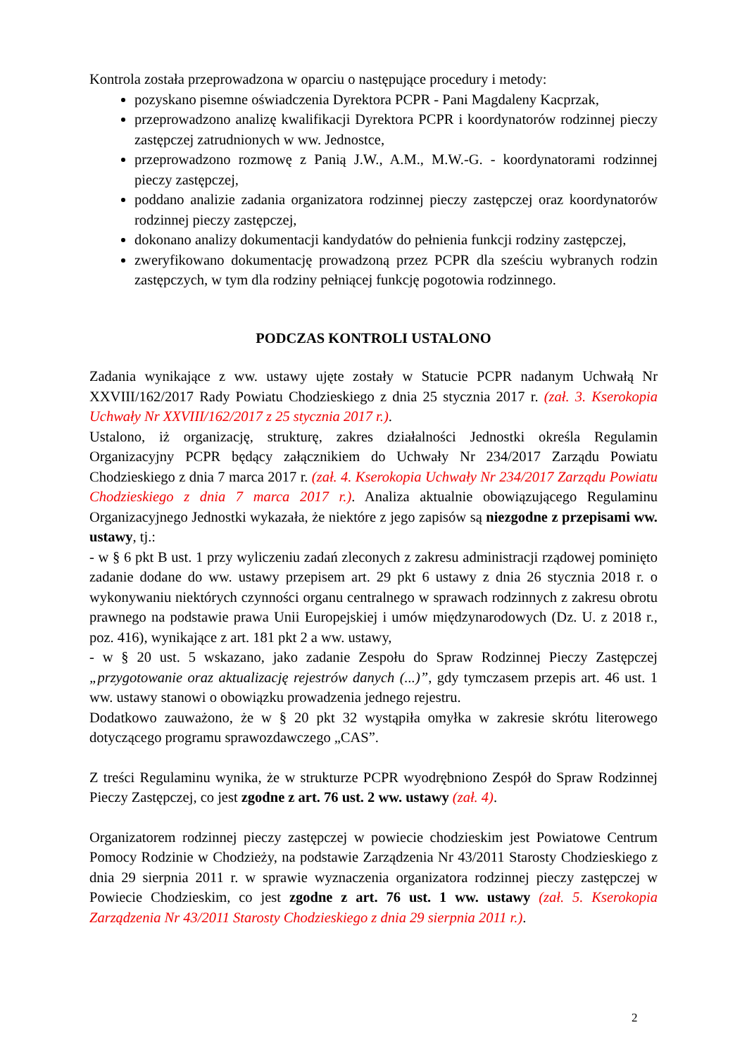Kontrola została przeprowadzona w oparciu o następujące procedury i metody:
pozyskano pisemne oświadczenia Dyrektora PCPR - Pani Magdaleny Kacprzak,
przeprowadzono analizę kwalifikacji Dyrektora PCPR i koordynatorów rodzinnej pieczy zastępczej zatrudnionych w ww. Jednostce,
przeprowadzono rozmowę z Panią J.W., A.M., M.W.-G. - koordynatorami rodzinnej pieczy zastępczej,
poddano analizie zadania organizatora rodzinnej pieczy zastępczej oraz koordynatorów rodzinnej pieczy zastępczej,
dokonano analizy dokumentacji kandydatów do pełnienia funkcji rodziny zastępczej,
zweryfikowano dokumentację prowadzoną przez PCPR dla sześciu wybranych rodzin zastępczych, w tym dla rodziny pełniącej funkcję pogotowia rodzinnego.
PODCZAS KONTROLI USTALONO
Zadania wynikające z ww. ustawy ujęte zostały w Statucie PCPR nadanym Uchwałą Nr XXVIII/162/2017 Rady Powiatu Chodzieskiego z dnia 25 stycznia 2017 r. (zał. 3. Kserokopia Uchwały Nr XXVIII/162/2017 z 25 stycznia 2017 r.).
Ustalono, iż organizację, strukturę, zakres działalności Jednostki określa Regulamin Organizacyjny PCPR będący załącznikiem do Uchwały Nr 234/2017 Zarządu Powiatu Chodzieskiego z dnia 7 marca 2017 r. (zał. 4. Kserokopia Uchwały Nr 234/2017 Zarządu Powiatu Chodzieskiego z dnia 7 marca 2017 r.). Analiza aktualnie obowiązującego Regulaminu Organizacyjnego Jednostki wykazała, że niektóre z jego zapisów są niezgodne z przepisami ww. ustawy, tj.:
- w § 6 pkt B ust. 1 przy wyliczeniu zadań zleconych z zakresu administracji rządowej pominięto zadanie dodane do ww. ustawy przepisem art. 29 pkt 6 ustawy z dnia 26 stycznia 2018 r. o wykonywaniu niektórych czynności organu centralnego w sprawach rodzinnych z zakresu obrotu prawnego na podstawie prawa Unii Europejskiej i umów międzynarodowych (Dz. U. z 2018 r., poz. 416), wynikające z art. 181 pkt 2 a ww. ustawy,
- w § 20 ust. 5 wskazano, jako zadanie Zespołu do Spraw Rodzinnej Pieczy Zastępczej „przygotowanie oraz aktualizację rejestrów danych (...)”, gdy tymczasem przepis art. 46 ust. 1 ww. ustawy stanowi o obowiązku prowadzenia jednego rejestru.
Dodatkowo zauważono, że w § 20 pkt 32 wystąpiła omyłka w zakresie skrótu literowego dotyczącego programu sprawozdawczego „CAS”.
Z treści Regulaminu wynika, że w strukturze PCPR wyodrębniono Zespół do Spraw Rodzinnej Pieczy Zastępczej, co jest zgodne z art. 76 ust. 2 ww. ustawy (zał. 4).
Organizatorem rodzinnej pieczy zastępczej w powiecie chodzieskim jest Powiatowe Centrum Pomocy Rodzinie w Chodzieży, na podstawie Zarządzenia Nr 43/2011 Starosty Chodzieskiego z dnia 29 sierpnia 2011 r. w sprawie wyznaczenia organizatora rodzinnej pieczy zastępczej w Powiecie Chodzieskim, co jest zgodne z art. 76 ust. 1 ww. ustawy (zał. 5. Kserokopia Zarządzenia Nr 43/2011 Starosty Chodzieskiego z dnia 29 sierpnia 2011 r.).
2